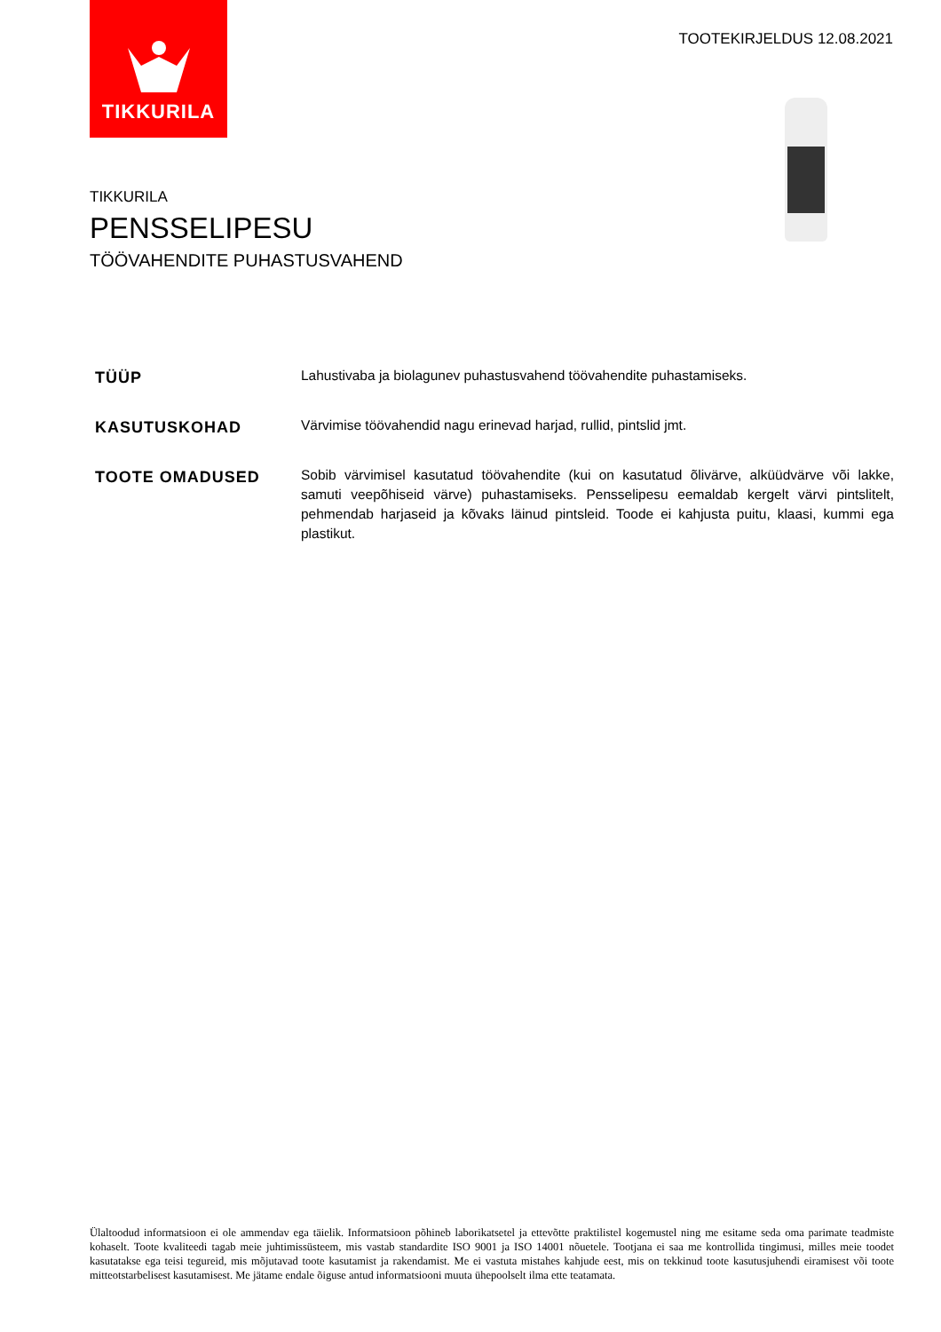TIKKURILA
TOOTEKIRJELDUS 12.08.2021
TIKKURILA
PENSSELIPESU
TÖÖVAHENDITE PUHASTUSVAHEND
TÜÜP
Lahustivaba ja biolagunev puhastusvahend töövahendite puhastamiseks.
KASUTUSKOHAD
Värvimise töövahendid nagu erinevad harjad, rullid, pintslid jmt.
TOOTE OMADUSED
Sobib värvimisel kasutatud töövahendite (kui on kasutatud õlivärve, alküüdvärve või lakke, samuti veepõhiseid värve) puhastamiseks. Pensselipesu eemaldab kergelt värvi pintslitelt, pehmendab harjaseid ja kõvaks läinud pintsleid. Toode ei kahjusta puitu, klaasi, kummi ega plastikut.
Ülaltoodud informatsioon ei ole ammendav ega täielik. Informatsioon põhineb laborikatsetel ja ettevõtte praktilistel kogemustel ning me esitame seda oma parimate teadmiste kohaselt. Toote kvaliteedi tagab meie juhtimissüsteem, mis vastab standardite ISO 9001 ja ISO 14001 nõuetele. Tootjana ei saa me kontrollida tingimusi, milles meie toodet kasutatakse ega teisi tegureid, mis mõjutavad toote kasutamist ja rakendamist. Me ei vastuta mistahes kahjude eest, mis on tekkinud toote kasutusjuhendi eiramisest või toote mitteotstarbelisest kasutamisest. Me jätame endale õiguse antud informatsiooni muuta ühepoolselt ilma ette teatamata.